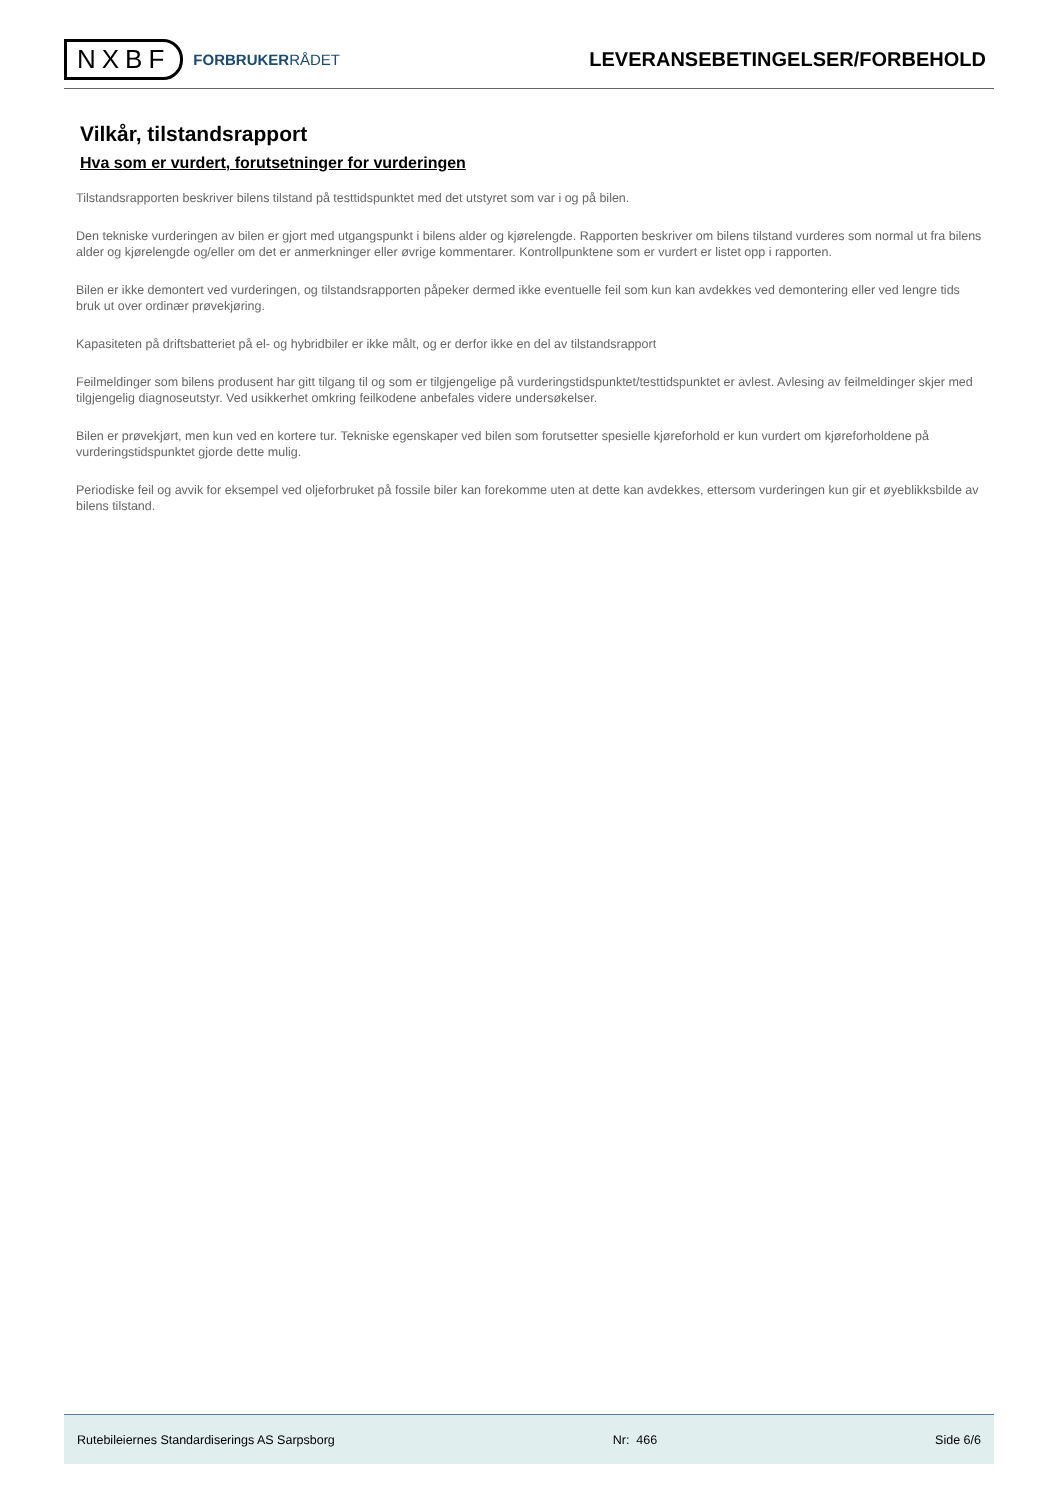NXBF
FORBRUKERRÅDET
LEVERANSEBETINGELSER/FORBEHOLD
Vilkår, tilstandsrapport
Hva som er vurdert, forutsetninger for vurderingen
Tilstandsrapporten beskriver bilens tilstand på testtidspunktet med det utstyret som var i og på bilen.
Den tekniske vurderingen av bilen er gjort med utgangspunkt i bilens alder og kjørelengde. Rapporten beskriver om bilens tilstand vurderes som normal ut fra bilens alder og kjørelengde og/eller om det er anmerkninger eller øvrige kommentarer. Kontrollpunktene som er vurdert er listet opp i rapporten.
Bilen er ikke demontert ved vurderingen, og tilstandsrapporten påpeker dermed ikke eventuelle feil som kun kan avdekkes ved demontering eller ved lengre tids bruk ut over ordinær prøvekjøring.
Kapasiteten på driftsbatteriet på el- og hybridbiler er ikke målt, og er derfor ikke en del av tilstandsrapport
Feilmeldinger som bilens produsent har gitt tilgang til og som er tilgjengelige på vurderingstidspunktet/testtidspunktet er avlest. Avlesing av feilmeldinger skjer med tilgjengelig diagnoseutstyr. Ved usikkerhet omkring feilkodene anbefales videre undersøkelser.
Bilen er prøvekjørt, men kun ved en kortere tur. Tekniske egenskaper ved bilen som forutsetter spesielle kjøreforhold er kun vurdert om kjøreforholdene på vurderingstidspunktet gjorde dette mulig.
Periodiske feil og avvik for eksempel ved oljeforbruket på fossile biler kan forekomme uten at dette kan avdekkes, ettersom vurderingen kun gir et øyeblikksbilde av bilens tilstand.
Rutebileiernes Standardiserings AS Sarpsborg Nr: 466 Side 6/6